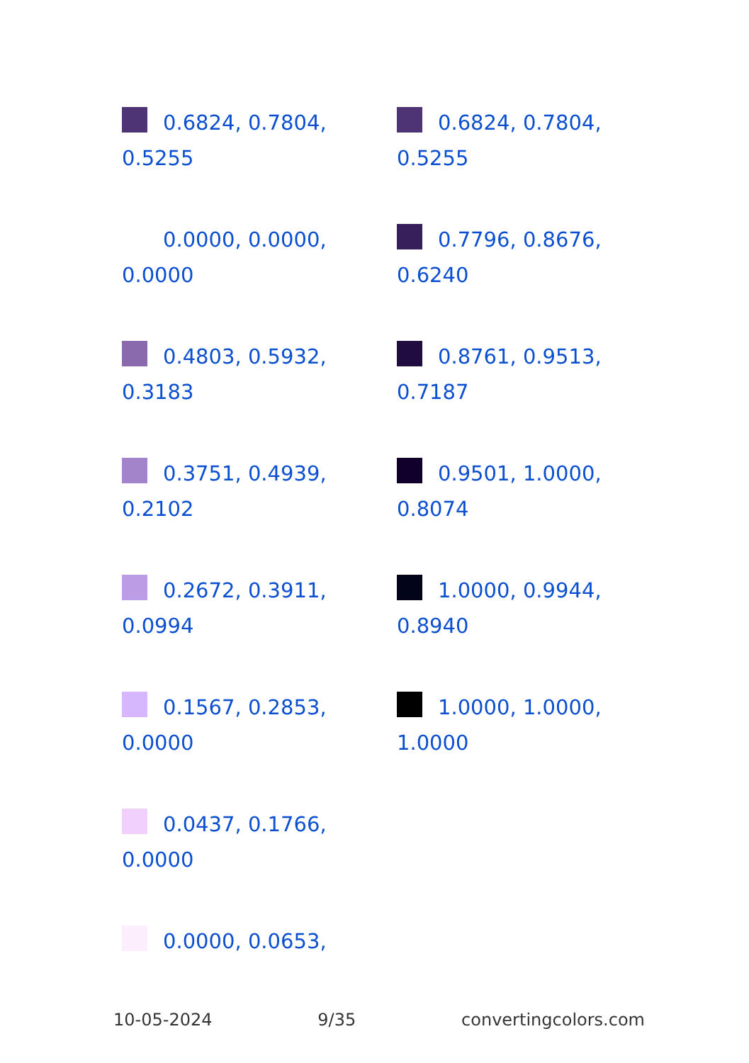0.6824, 0.7804, 0.5255
0.0000, 0.0000, 0.0000
0.4803, 0.5932, 0.3183
0.3751, 0.4939, 0.2102
0.2672, 0.3911, 0.0994
0.1567, 0.2853, 0.0000
0.0437, 0.1766, 0.0000
0.0000, 0.0653,
0.6824, 0.7804, 0.5255
0.7796, 0.8676, 0.6240
0.8761, 0.9513, 0.7187
0.9501, 1.0000, 0.8074
1.0000, 0.9944, 0.8940
1.0000, 1.0000, 1.0000
10-05-2024 9/35 convertingcolors.com